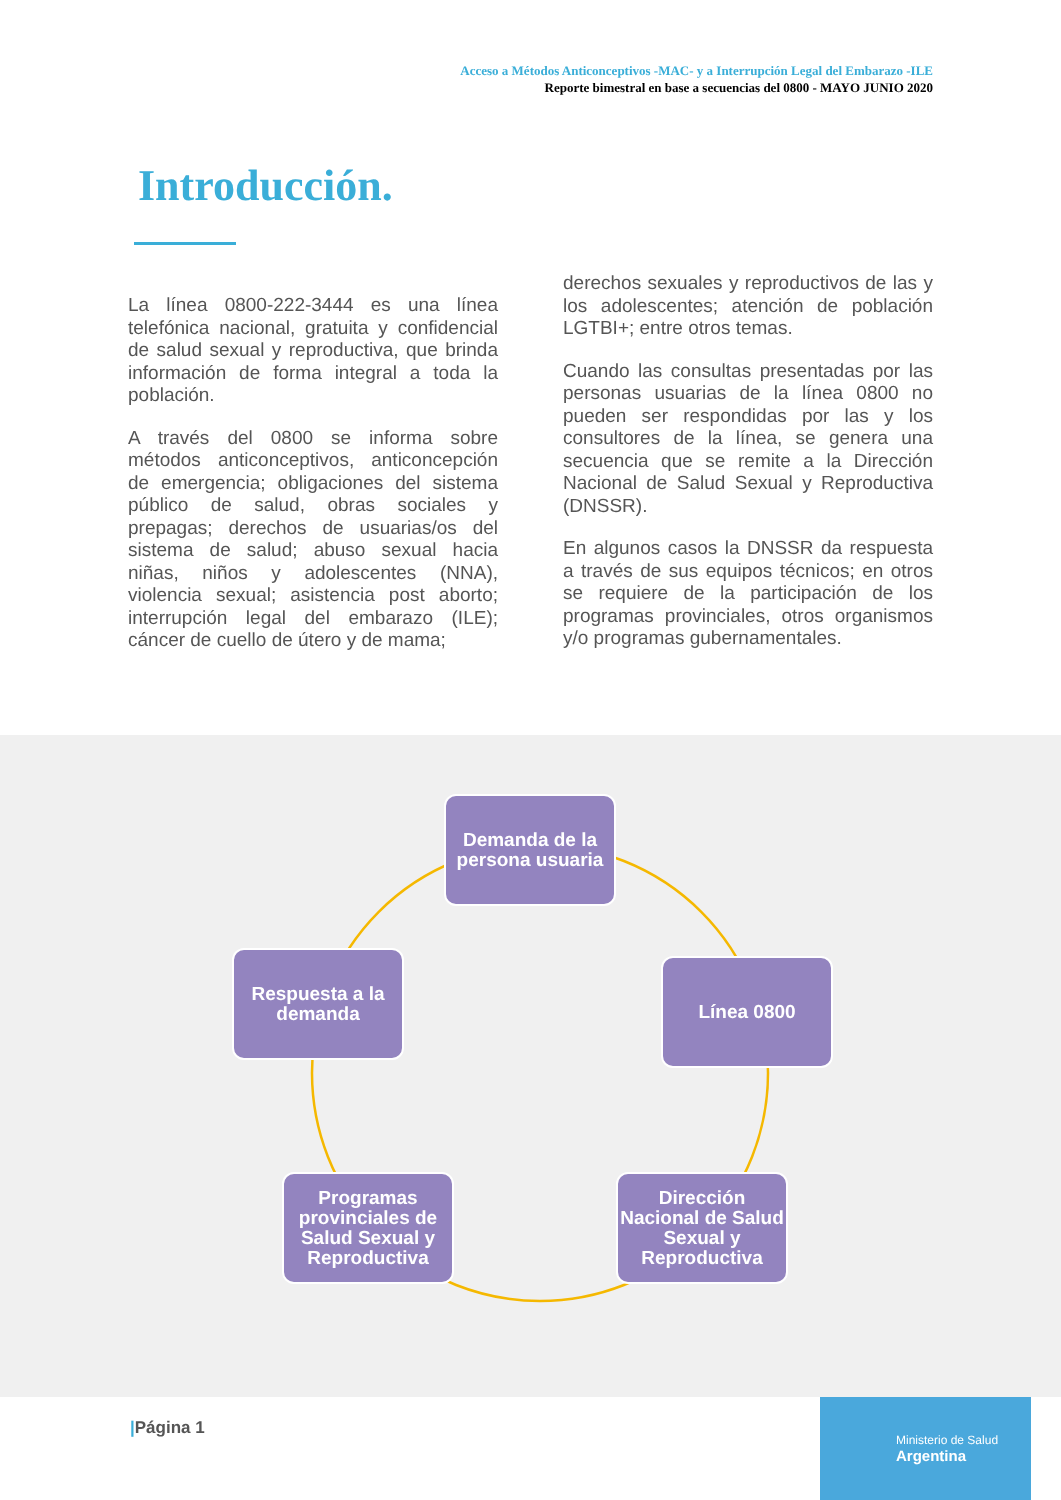Acceso a Métodos Anticonceptivos -MAC- y a Interrupción Legal del Embarazo -ILE
Reporte bimestral en base a secuencias del 0800 - MAYO JUNIO 2020
Introducción.
La línea 0800-222-3444 es una línea telefónica nacional, gratuita y confidencial de salud sexual y reproductiva, que brinda información de forma integral a toda la población.
A través del 0800 se informa sobre métodos anticonceptivos, anticoncepción de emergencia; obligaciones del sistema público de salud, obras sociales y prepagas; derechos de usuarias/os del sistema de salud; abuso sexual hacia niñas, niños y adolescentes (NNA), violencia sexual; asistencia post aborto; interrupción legal del embarazo (ILE); cáncer de cuello de útero y de mama;
derechos sexuales y reproductivos de las y los adolescentes; atención de población LGTBI+; entre otros temas.
Cuando las consultas presentadas por las personas usuarias de la línea 0800 no pueden ser respondidas por las y los consultores de la línea, se genera una secuencia que se remite a la Dirección Nacional de Salud Sexual y Reproductiva (DNSSR).
En algunos casos la DNSSR da respuesta a través de sus equipos técnicos; en otros se requiere de la participación de los programas provinciales, otros organismos y/o programas gubernamentales.
Demanda de la persona usuaria
Línea 0800
Dirección Nacional de Salud Sexual y Reproductiva
Programas provinciales de Salud Sexual y Reproductiva
Respuesta a la demanda
|Página 1
Ministerio de Salud
Argentina